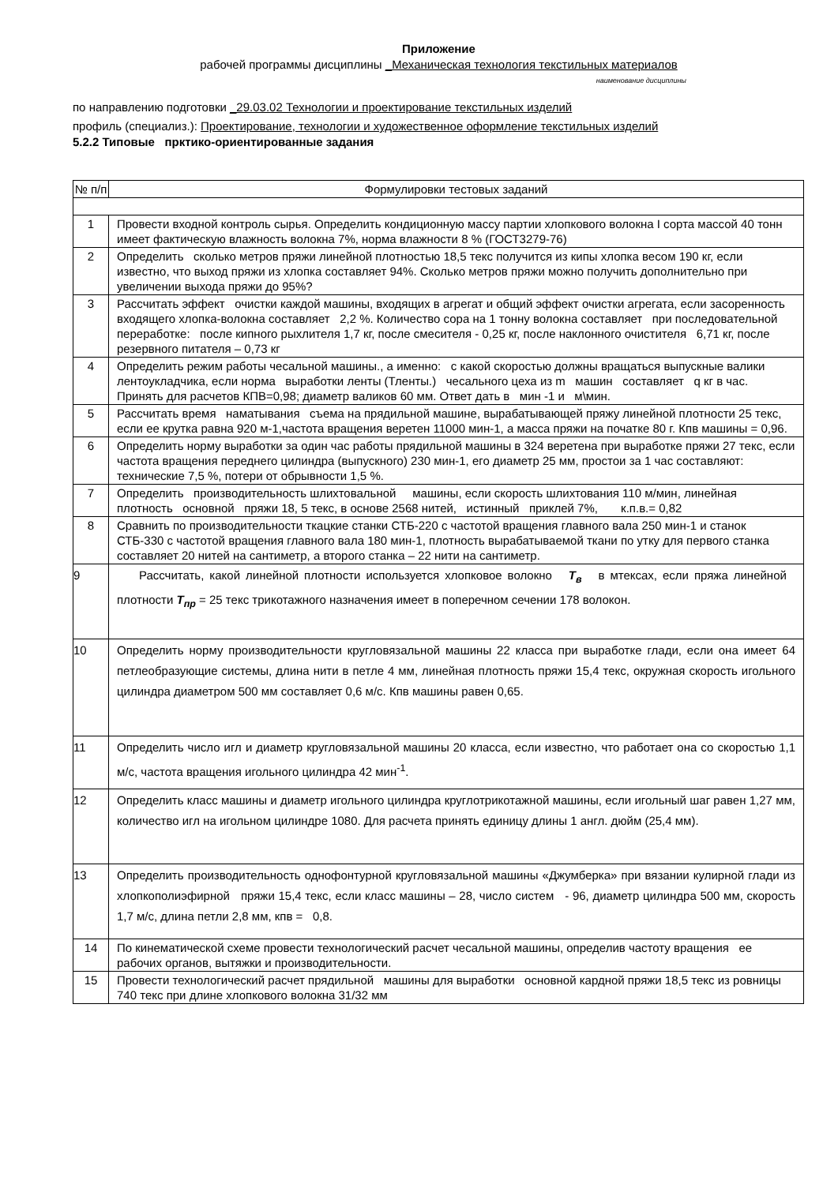Приложение
рабочей программы дисциплины _Механическая технология текстильных материалов
наименование дисциплины
по направлению подготовки _29.03.02 Технологии и проектирование текстильных изделий
профиль (специализ.): Проектирование, технологии и художественное оформление текстильных изделий
5.2.2 Типовые прктико-ориентированные задания
| № п/п | Формулировки тестовых заданий |
| 1 | Провести входной контроль сырья. Определить кондиционную массу партии хлопкового волокна I сорта массой 40 тонн имеет фактическую влажность волокна 7%, норма влажности 8 % (ГОСТ3279-76) |
| 2 | Определить сколько метров пряжи линейной плотностью 18,5 текс получится из кипы хлопка весом 190 кг, если известно, что выход пряжи из хлопка составляет 94%. Сколько метров пряжи можно получить дополнительно при увеличении выхода пряжи до 95%? |
| 3 | Рассчитать эффект очистки каждой машины, входящих в агрегат и общий эффект очистки агрегата, если засоренность входящего хлопка-волокна составляет 2,2 %. Количество сора на 1 тонну волокна составляет при последовательной переработке: после кипного рыхлителя 1,7 кг, после смесителя - 0,25 кг, после наклонного очистителя 6,71 кг, после резервного питателя – 0,73 кг |
| 4 | Определить режим работы чесальной машины., а именно: с какой скоростью должны вращаться выпускные валики лентоукладчика, если норма выработки ленты (Тленты.) чесального цеха из m машин составляет q кг в час. Принять для расчетов КПВ=0,98; диаметр валиков 60 мм. Ответ дать в мин -1 и м\мин. |
| 5 | Рассчитать время наматывания съема на прядильной машине, вырабатывающей пряжу линейной плотности 25 текс, если ее крутка равна 920 м-1,частота вращения веретен 11000 мин-1, а масса пряжи на початке 80 г. Кпв машины = 0,96. |
| 6 | Определить норму выработки за один час работы прядильной машины в 324 веретена при выработке пряжи 27 текс, если частота вращения переднего цилиндра (выпускного) 230 мин-1, его диаметр 25 мм, простои за 1 час составляют: технические 7,5 %, потери от обрывности 1,5 %. |
| 7 | Определить производительность шлихтовальной машины, если скорость шлихтования 110 м/мин, линейная плотность основной пряжи 18, 5 текс, в основе 2568 нитей, истинный приклей 7%, к.п.в.= 0,82 |
| 8 | Сравнить по производительности ткацкие станки СТБ-220 с частотой вращения главного вала 250 мин-1 и станок СТБ-330 с частотой вращения главного вала 180 мин-1, плотность вырабатываемой ткани по утку для первого станка составляет 20 нитей на сантиметр, а второго станка – 22 нити на сантиметр. |
| 9 | Рассчитать, какой линейной плотности используется хлопковое волокно T<sub>в</sub> в мтексах, если пряжа линейной плотности T<sub>пр</sub> = 25 текс трикотажного назначения имеет в поперечном сечении 178 волокон. |
| 10 | Определить норму производительности кругловязальной машины 22 класса при выработке глади, если она имеет 64 петлеобразующие системы, длина нити в петле 4 мм, линейная плотность пряжи 15,4 текс, окружная скорость игольного цилиндра диаметром 500 мм составляет 0,6 м/с. Кпв машины равен 0,65. |
| 11 | Определить число игл и диаметр кругловязальной машины 20 класса, если известно, что работает она со скоростью 1,1 м/с, частота вращения игольного цилиндра 42 мин<sup>-1</sup>. |
| 12 | Определить класс машины и диаметр игольного цилиндра круглотрикотажной машины, если игольный шаг равен 1,27 мм, количество игл на игольном цилиндре 1080. Для расчета принять единицу длины 1 англ. дюйм (25,4 мм). |
| 13 | Определить производительность однофонтурной кругловязальной машины «Джумберка» при вязании кулирной глади из хлопкополиэфирной пряжи 15,4 текс, если класс машины – 28, число систем - 96, диаметр цилиндра 500 мм, скорость 1,7 м/с, длина петли 2,8 мм, кпв = 0,8. |
| 14 | По кинематической схеме провести технологический расчет чесальной машины, определив частоту вращения ее рабочих органов, вытяжки и производительности. |
| 15 | Провести технологический расчет прядильной машины для выработки основной кардной пряжи 18,5 текс из ровницы 740 текс при длине хлопкового волокна 31/32 мм |